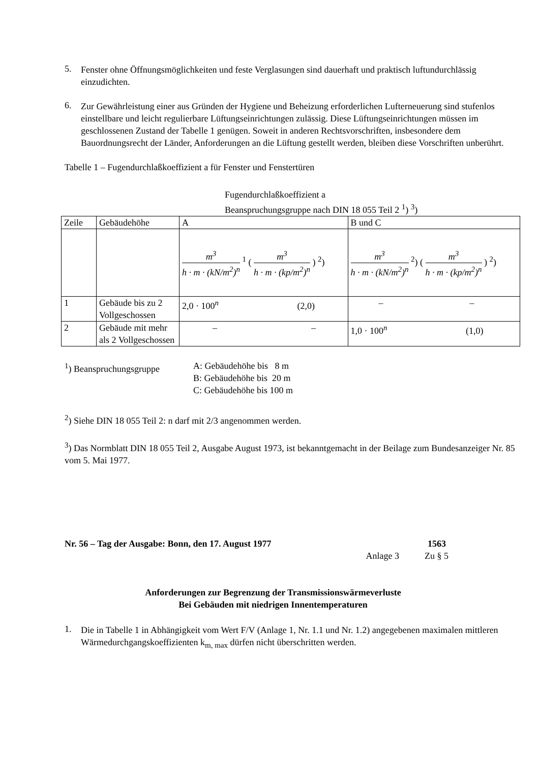5.
Fenster ohne Öffnungsmöglichkeiten und feste Verglasungen sind dauerhaft und praktisch luftundurchlässig einzudichten.
6.
Zur Gewährleistung einer aus Gründen der Hygiene und Beheizung erforderlichen Lufterneuerung sind stufenlos einstellbare und leicht regulierbare Lüftungseinrichtungen zulässig. Diese Lüftungseinrichtungen müssen im geschlossenen Zustand der Tabelle 1 genügen. Soweit in anderen Rechtsvorschriften, insbesondere dem Bauordnungsrecht der Länder, Anforderungen an die Lüftung gestellt werden, bleiben diese Vorschriften unberührt.
Tabelle 1 – Fugendurchlaßkoeffizient a für Fenster und Fenstertüren
Fugendurchlaßkoeffizient a
Beanspruchungsgruppe nach DIN 18 055 Teil 2 <sup>1</sup>) <sup>3</sup>)
| Zeile | Gebäudehöhe | A | B und C |
| | | m<sup>3</sup> h · m · (kN/m<sup>2</sup>)<sup>n</sup> <sup>1</sup> ( m<sup>3</sup> h · m · (kp/m<sup>2</sup>)<sup>n</sup> ) <sup>2</sup>) | m<sup>3</sup> h · m · (kN/m<sup>2</sup>)<sup>n</sup> <sup>2</sup>) ( m<sup>3</sup> h · m · (kp/m<sup>2</sup>)<sup>n</sup> ) <sup>2</sup>) |
| 1 | Gebäude bis zu 2 Vollgeschossen | 2,0 · 100<sup>n</sup> (2,0) | – – |
| 2 | Gebäude mit mehr als 2 Vollgeschossen | – – | 1,0 · 100<sup>n</sup> (1,0) |
<sup>1</sup>) Beanspruchungsgruppe A: Gebäudehöhe bis 8 m
B: Gebäudehöhe bis 20 m
C: Gebäudehöhe bis 100 m
<sup>2</sup>) Siehe DIN 18 055 Teil 2: n darf mit 2/3 angenommen werden.
<sup>3</sup>) Das Normblatt DIN 18 055 Teil 2, Ausgabe August 1973, ist bekanntgemacht in der Beilage zum Bundesanzeiger Nr. 85 vom 5. Mai 1977.
Nr. 56 – Tag der Ausgabe: Bonn, den 17. August 1977
1563
Anlage 3 Zu § 5
Anforderungen zur Begrenzung der Transmissionswärmeverluste
Bei Gebäuden mit niedrigen Innentemperaturen
1.
Die in Tabelle 1 in Abhängigkeit vom Wert F/V (Anlage 1, Nr. 1.1 und Nr. 1.2) angegebenen maximalen mittleren Wärmedurchgangskoeffizienten k<sub>m, max</sub> dürfen nicht überschritten werden.